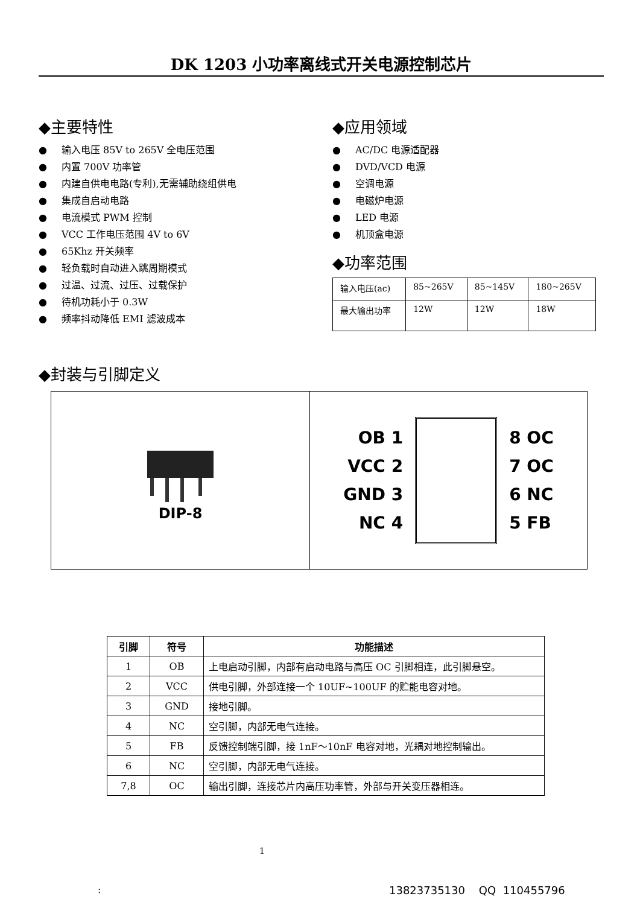DK 1203 小功率离线式开关电源控制芯片
◆主要特性
● 输入电压 85V to 265V 全电压范围
● 内置 700V 功率管
● 内建自供电电路(专利),无需辅助绕组供电
● 集成自启动电路
● 电流模式 PWM 控制
● VCC 工作电压范围 4V to 6V
● 65Khz 开关频率
● 轻负载时自动进入跳周期模式
● 过温、过流、过压、过载保护
● 待机功耗小于 0.3W
● 频率抖动降低 EMI 滤波成本
◆应用领域
● AC/DC 电源适配器
● DVD/VCD 电源
● 空调电源
● 电磁炉电源
● LED 电源
● 机顶盒电源
◆功率范围
| 输入电压(ac) | 85~265V | 85~145V | 180~265V |
| 最大输出功率 | 12W | 12W | 18W |
◆封装与引脚定义
DIP-8
OB 1
VCC 2
GND 3
NC 4
8 OC
7 OC
6 NC
5 FB
| 引脚 | 符号 | 功能描述 |
| --- | --- | --- |
| 1 | OB | 上电启动引脚，内部有启动电路与高压 OC 引脚相连，此引脚悬空。 |
| 2 | VCC | 供电引脚，外部连接一个 10UF~100UF 的贮能电容对地。 |
| 3 | GND | 接地引脚。 |
| 4 | NC | 空引脚，内部无电气连接。 |
| 5 | FB | 反馈控制端引脚，接 1nF～10nF 电容对地，光耦对地控制输出。 |
| 6 | NC | 空引脚，内部无电气连接。 |
| 7,8 | OC | 输出引脚，连接芯片内高压功率管，外部与开关变压器相连。 |
1
: 13823735130 QQ 110455796